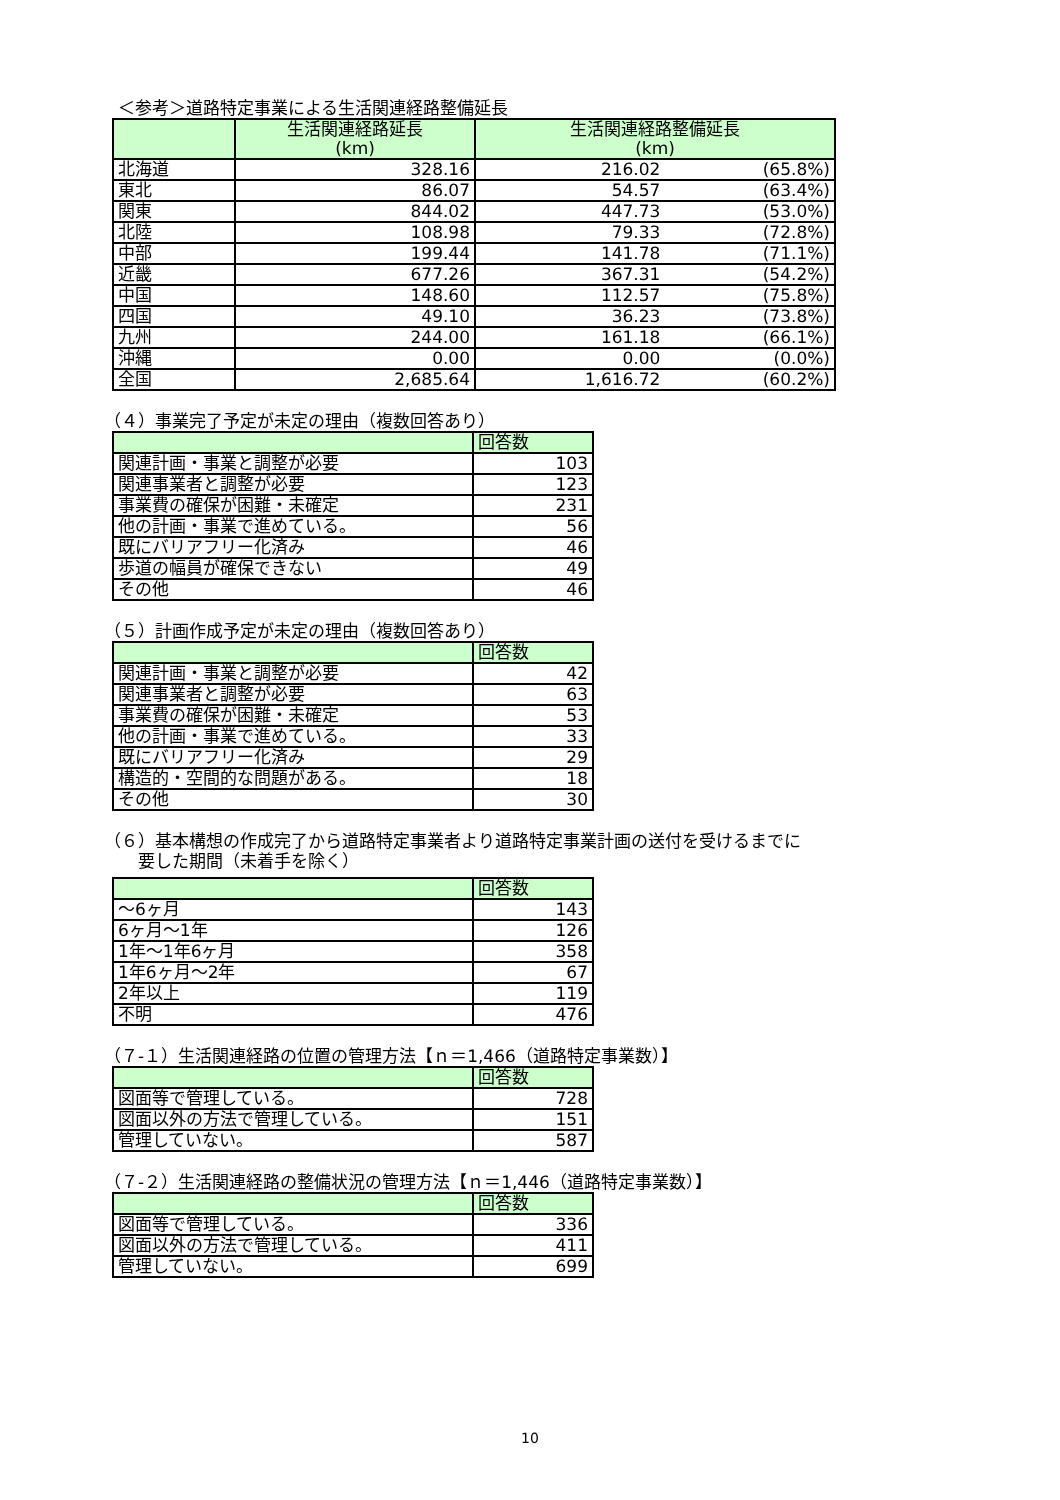＜参考＞道路特定事業による生活関連経路整備延長
| | 生活関連経路延長 (km) | 生活関連経路整備延長 (km) | |
| --- | --- | --- | --- |
| 北海道 | 328.16 | 216.02 | (65.8%) |
| 東北 | 86.07 | 54.57 | (63.4%) |
| 関東 | 844.02 | 447.73 | (53.0%) |
| 北陸 | 108.98 | 79.33 | (72.8%) |
| 中部 | 199.44 | 141.78 | (71.1%) |
| 近畿 | 677.26 | 367.31 | (54.2%) |
| 中国 | 148.60 | 112.57 | (75.8%) |
| 四国 | 49.10 | 36.23 | (73.8%) |
| 九州 | 244.00 | 161.18 | (66.1%) |
| 沖縄 | 0.00 | 0.00 | (0.0%) |
| 全国 | 2,685.64 | 1,616.72 | (60.2%) |
（４）事業完了予定が未定の理由（複数回答あり）
| | 回答数 |
| --- | --- |
| 関連計画・事業と調整が必要 | 103 |
| 関連事業者と調整が必要 | 123 |
| 事業費の確保が困難・未確定 | 231 |
| 他の計画・事業で進めている。 | 56 |
| 既にバリアフリー化済み | 46 |
| 歩道の幅員が確保できない | 49 |
| その他 | 46 |
（５）計画作成予定が未定の理由（複数回答あり）
| | 回答数 |
| --- | --- |
| 関連計画・事業と調整が必要 | 42 |
| 関連事業者と調整が必要 | 63 |
| 事業費の確保が困難・未確定 | 53 |
| 他の計画・事業で進めている。 | 33 |
| 既にバリアフリー化済み | 29 |
| 構造的・空間的な問題がある。 | 18 |
| その他 | 30 |
（６）基本構想の作成完了から道路特定事業者より道路特定事業計画の送付を受けるまでに
　　要した期間（未着手を除く）
| | 回答数 |
| --- | --- |
| ～6ヶ月 | 143 |
| 6ヶ月～1年 | 126 |
| 1年～1年6ヶ月 | 358 |
| 1年6ヶ月～2年 | 67 |
| 2年以上 | 119 |
| 不明 | 476 |
（７-１）生活関連経路の位置の管理方法【ｎ＝1,466（道路特定事業数）】
| | 回答数 |
| --- | --- |
| 図面等で管理している。 | 728 |
| 図面以外の方法で管理している。 | 151 |
| 管理していない。 | 587 |
（７-２）生活関連経路の整備状況の管理方法【ｎ＝1,446（道路特定事業数）】
| | 回答数 |
| --- | --- |
| 図面等で管理している。 | 336 |
| 図面以外の方法で管理している。 | 411 |
| 管理していない。 | 699 |
10